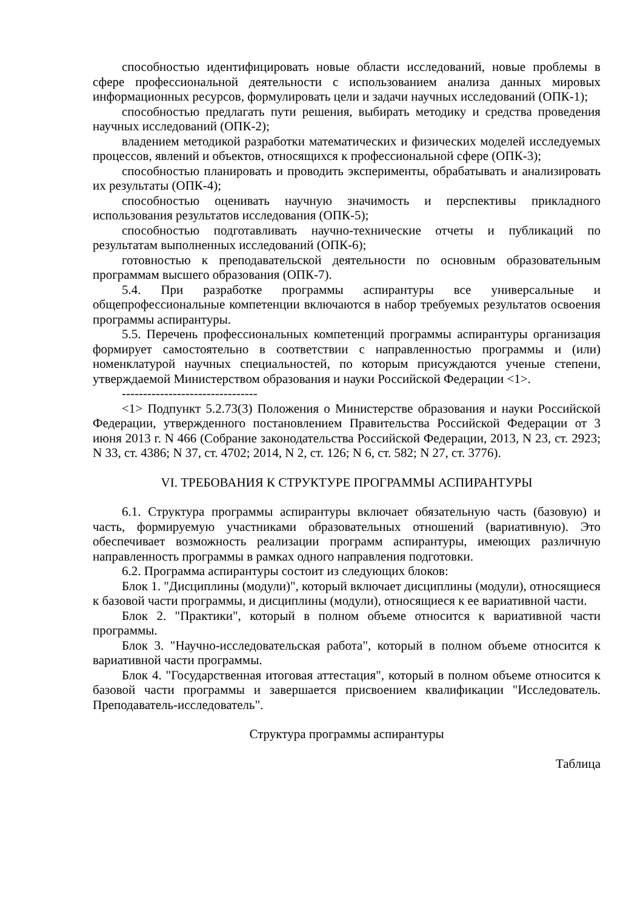способностью идентифицировать новые области исследований, новые проблемы в сфере профессиональной деятельности с использованием анализа данных мировых информационных ресурсов, формулировать цели и задачи научных исследований (ОПК-1);
способностью предлагать пути решения, выбирать методику и средства проведения научных исследований (ОПК-2);
владением методикой разработки математических и физических моделей исследуемых процессов, явлений и объектов, относящихся к профессиональной сфере (ОПК-3);
способностью планировать и проводить эксперименты, обрабатывать и анализировать их результаты (ОПК-4);
способностью оценивать научную значимость и перспективы прикладного использования результатов исследования (ОПК-5);
способностью подготавливать научно-технические отчеты и публикаций по результатам выполненных исследований (ОПК-6);
готовностью к преподавательской деятельности по основным образовательным программам высшего образования (ОПК-7).
5.4. При разработке программы аспирантуры все универсальные и общепрофессиональные компетенции включаются в набор требуемых результатов освоения программы аспирантуры.
5.5. Перечень профессиональных компетенций программы аспирантуры организация формирует самостоятельно в соответствии с направленностью программы и (или) номенклатурой научных специальностей, по которым присуждаются ученые степени, утверждаемой Министерством образования и науки Российской Федерации <1>.
--------------------------------
<1> Подпункт 5.2.73(3) Положения о Министерстве образования и науки Российской Федерации, утвержденного постановлением Правительства Российской Федерации от 3 июня 2013 г. N 466 (Собрание законодательства Российской Федерации, 2013, N 23, ст. 2923; N 33, ст. 4386; N 37, ст. 4702; 2014, N 2, ст. 126; N 6, ст. 582; N 27, ст. 3776).
VI. ТРЕБОВАНИЯ К СТРУКТУРЕ ПРОГРАММЫ АСПИРАНТУРЫ
6.1. Структура программы аспирантуры включает обязательную часть (базовую) и часть, формируемую участниками образовательных отношений (вариативную). Это обеспечивает возможность реализации программ аспирантуры, имеющих различную направленность программы в рамках одного направления подготовки.
6.2. Программа аспирантуры состоит из следующих блоков:
Блок 1. "Дисциплины (модули)", который включает дисциплины (модули), относящиеся к базовой части программы, и дисциплины (модули), относящиеся к ее вариативной части.
Блок 2. "Практики", который в полном объеме относится к вариативной части программы.
Блок 3. "Научно-исследовательская работа", который в полном объеме относится к вариативной части программы.
Блок 4. "Государственная итоговая аттестация", который в полном объеме относится к базовой части программы и завершается присвоением квалификации "Исследователь. Преподаватель-исследователь".
Структура программы аспирантуры
Таблица